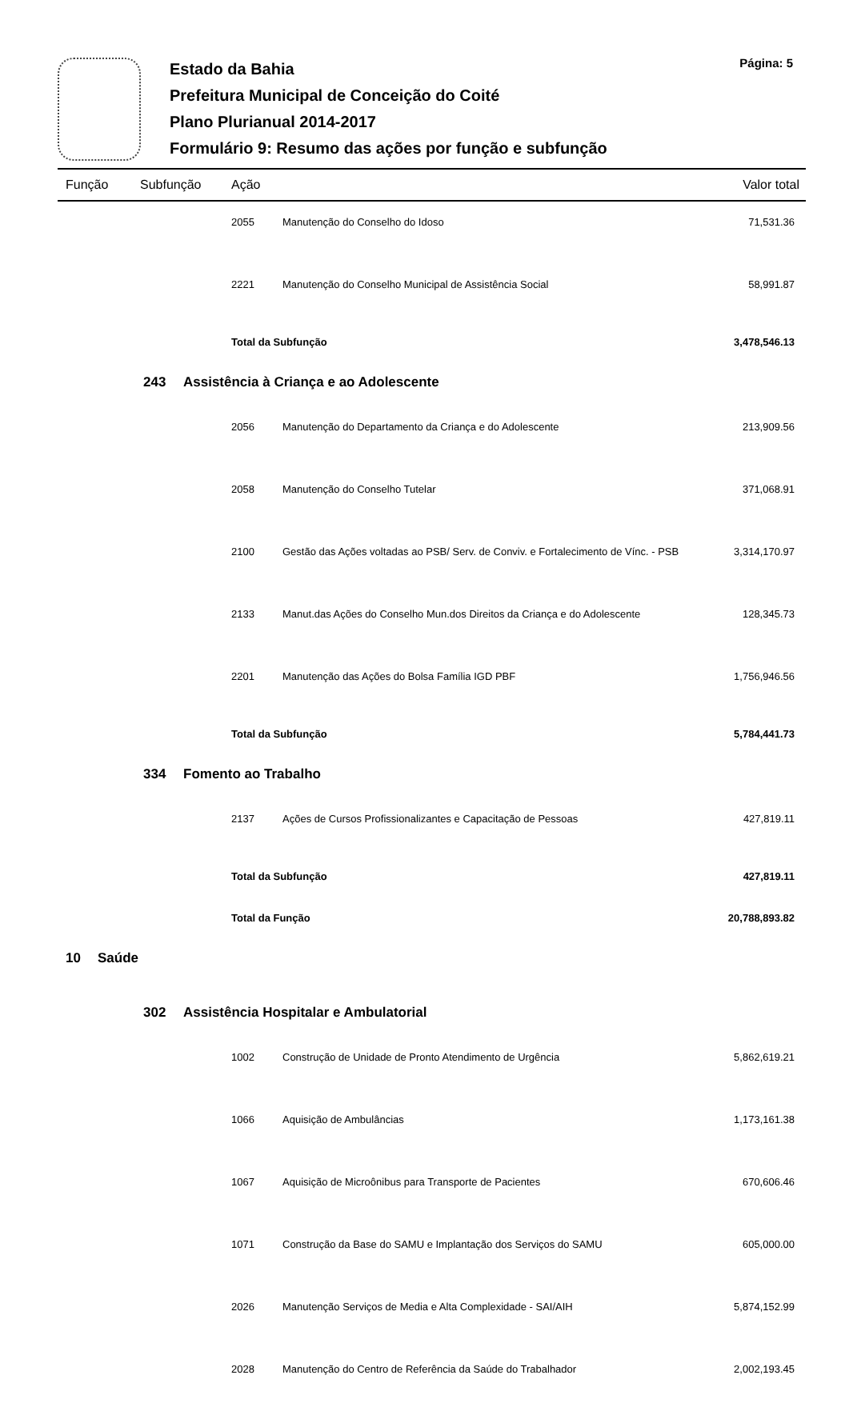Página: 5
Estado da Bahia
Prefeitura Municipal de Conceição do Coité
Plano Plurianual 2014-2017
Formulário 9: Resumo das ações por função e subfunção
| Função | | Subfunção | | Ação | | Valor total |
| --- | --- | --- | --- | --- | --- | --- |
| | | | | 2055 | Manutenção do Conselho do Idoso | 71,531.36 |
| | | | | 2221 | Manutenção do Conselho Municipal de Assistência Social | 58,991.87 |
| | | | | Total da Subfunção | | 3,478,546.13 |
| | | 243 | Assistência à Criança e ao Adolescente | | | |
| | | | | 2056 | Manutenção do Departamento da Criança e do Adolescente | 213,909.56 |
| | | | | 2058 | Manutenção do Conselho Tutelar | 371,068.91 |
| | | | | 2100 | Gestão das Ações voltadas ao PSB/ Serv. de Conviv. e Fortalecimento de Vínc. - PSB | 3,314,170.97 |
| | | | | 2133 | Manut.das Ações do Conselho Mun.dos Direitos da Criança e do Adolescente | 128,345.73 |
| | | | | 2201 | Manutenção das Ações do Bolsa Família IGD PBF | 1,756,946.56 |
| | | | | Total da Subfunção | | 5,784,441.73 |
| | | 334 | Fomento ao Trabalho | | | |
| | | | | 2137 | Ações de Cursos Profissionalizantes e Capacitação de Pessoas | 427,819.11 |
| | | | | Total da Subfunção | | 427,819.11 |
| | | | | Total da Função | | 20,788,893.82 |
| 10 | Saúde | | | | | |
| | | 302 | Assistência Hospitalar e Ambulatorial | | | |
| | | | | 1002 | Construção de Unidade de Pronto Atendimento de Urgência | 5,862,619.21 |
| | | | | 1066 | Aquisição de Ambulâncias | 1,173,161.38 |
| | | | | 1067 | Aquisição de Microônibus para Transporte de Pacientes | 670,606.46 |
| | | | | 1071 | Construção da Base do SAMU e Implantação dos Serviços do SAMU | 605,000.00 |
| | | | | 2026 | Manutenção Serviços de Media e Alta Complexidade - SAI/AIH | 5,874,152.99 |
| | | | | 2028 | Manutenção do Centro de Referência da Saúde do Trabalhador | 2,002,193.45 |